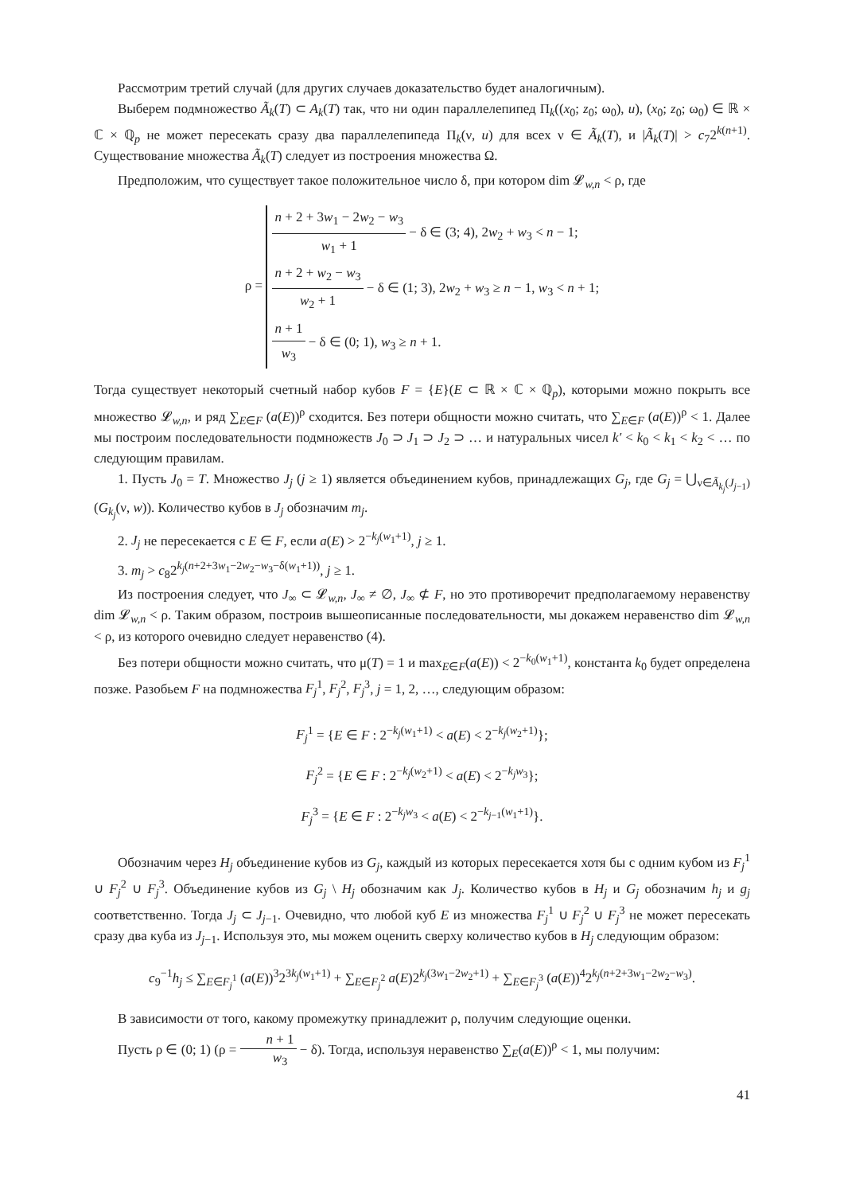Рассмотрим третий случай (для других случаев доказательство будет аналогичным).
Выберем подмножество Ã<sub>k</sub>(T) ⊂ A<sub>k</sub>(T) так, что ни один параллелепипед Π<sub>k</sub>((x<sub>0</sub>; z<sub>0</sub>; ω<sub>0</sub>), u), (x<sub>0</sub>; z<sub>0</sub>; ω<sub>0</sub>) ∈ ℝ × ℂ × ℚ<sub>p</sub> не может пересекать сразу два параллелепипеда Π<sub>k</sub>(ν, u) для всех ν ∈ Ã<sub>k</sub>(T), и |Ã<sub>k</sub>(T)| > c<sub>7</sub>2<sup>k(n+1)</sup>. Существование множества Ã<sub>k</sub>(T) следует из построения множества Ω.
Предположим, что существует такое положительное число δ, при котором dim 𝓛<sub>w,n</sub> < ρ, где
ρ = n + 2 + 3w<sub>1</sub> − 2w<sub>2</sub> − w<sub>3</sub> w<sub>1</sub> + 1 − δ ∈ (3; 4), 2w<sub>2</sub> + w<sub>3</sub> < n − 1;
n + 2 + w<sub>2</sub> − w<sub>3</sub> w<sub>2</sub> + 1 − δ ∈ (1; 3), 2w<sub>2</sub> + w<sub>3</sub> ≥ n − 1, w<sub>3</sub> < n + 1;
n + 1 w<sub>3</sub> − δ ∈ (0; 1), w<sub>3</sub> ≥ n + 1.
Тогда существует некоторый счетный набор кубов F = {E}(E ⊂ ℝ × ℂ × ℚ<sub>p</sub>), которыми можно покрыть все множество 𝓛<sub>w,n</sub>, и ряд ∑<sub>E∈F</sub> (a(E))<sup>ρ</sup> сходится. Без потери общности можно считать, что ∑<sub>E∈F</sub> (a(E))<sup>ρ</sup> < 1. Далее мы построим последовательности подмножеств J<sub>0</sub> ⊃ J<sub>1</sub> ⊃ J<sub>2</sub> ⊃ … и натуральных чисел k′ < k<sub>0</sub> < k<sub>1</sub> < k<sub>2</sub> < … по следующим правилам.
1. Пусть J<sub>0</sub> = T. Множество J<sub>j</sub> (j ≥ 1) является объединением кубов, принадлежащих G<sub>j</sub>, где G<sub>j</sub> = ⋃<sub>ν∈Ã<sub>k<sub>j</sub></sub>(J<sub>j−1</sub>)</sub> (G<sub>k<sub>j</sub></sub>(ν, w)). Количество кубов в J<sub>j</sub> обозначим m<sub>j</sub>.
2. J<sub>j</sub> не пересекается с E ∈ F, если a(E) > 2<sup>−k<sub>j</sub>(w<sub>1</sub>+1)</sup>, j ≥ 1.
3. m<sub>j</sub> > c<sub>8</sub>2<sup>k<sub>j</sub>(n+2+3w<sub>1</sub>−2w<sub>2</sub>−w<sub>3</sub>−δ(w<sub>1</sub>+1))</sup>, j ≥ 1.
Из построения следует, что J<sub>∞</sub> ⊂ 𝓛<sub>w,n</sub>, J<sub>∞</sub> ≠ ∅, J<sub>∞</sub> ⊄ F, но это противоречит предполагаемому неравенству dim 𝓛<sub>w,n</sub> < ρ. Таким образом, построив вышеописанные последовательности, мы докажем неравенство dim 𝓛<sub>w,n</sub> < ρ, из которого очевидно следует неравенство (4).
Без потери общности можно считать, что μ(T) = 1 и max<sub>E∈F</sub>(a(E)) < 2<sup>−k<sub>0</sub>(w<sub>1</sub>+1)</sup>, константа k<sub>0</sub> будет определена позже. Разобьем F на подмножества F<sub>j</sub><sup>1</sup>, F<sub>j</sub><sup>2</sup>, F<sub>j</sub><sup>3</sup>, j = 1, 2, …, следующим образом:
F<sub>j</sub><sup>1</sup> = {E ∈ F : 2<sup>−k<sub>j</sub>(w<sub>1</sub>+1)</sup> < a(E) < 2<sup>−k<sub>j</sub>(w<sub>2</sub>+1)</sup>};
F<sub>j</sub><sup>2</sup> = {E ∈ F : 2<sup>−k<sub>j</sub>(w<sub>2</sub>+1)</sup> < a(E) < 2<sup>−k<sub>j</sub>w<sub>3</sub></sup>};
F<sub>j</sub><sup>3</sup> = {E ∈ F : 2<sup>−k<sub>j</sub>w<sub>3</sub></sup> < a(E) < 2<sup>−k<sub>j−1</sub>(w<sub>1</sub>+1)</sup>}.
Обозначим через H<sub>j</sub> объединение кубов из G<sub>j</sub>, каждый из которых пересекается хотя бы с одним кубом из F<sub>j</sub><sup>1</sup> ∪ F<sub>j</sub><sup>2</sup> ∪ F<sub>j</sub><sup>3</sup>. Объединение кубов из G<sub>j</sub> \ H<sub>j</sub> обозначим как J<sub>j</sub>. Количество кубов в H<sub>j</sub> и G<sub>j</sub> обозначим h<sub>j</sub> и g<sub>j</sub> соответственно. Тогда J<sub>j</sub> ⊂ J<sub>j−1</sub>. Очевидно, что любой куб E из множества F<sub>j</sub><sup>1</sup> ∪ F<sub>j</sub><sup>2</sup> ∪ F<sub>j</sub><sup>3</sup> не может пересекать сразу два куба из J<sub>j−1</sub>. Используя это, мы можем оценить сверху количество кубов в H<sub>j</sub> следующим образом:
c<sub>9</sub><sup>−1</sup>h<sub>j</sub> ≤ ∑<sub>E∈F<sub>j</sub><sup>1</sup></sub> (a(E))<sup>3</sup>2<sup>3k<sub>j</sub>(w<sub>1</sub>+1)</sup> + ∑<sub>E∈F<sub>j</sub><sup>2</sup></sub> a(E)2<sup>k<sub>j</sub>(3w<sub>1</sub>−2w<sub>2</sub>+1)</sup> + ∑<sub>E∈F<sub>j</sub><sup>3</sup></sub> (a(E))<sup>4</sup>2<sup>k<sub>j</sub>(n+2+3w<sub>1</sub>−2w<sub>2</sub>−w<sub>3</sub>)</sup>.
В зависимости от того, какому промежутку принадлежит ρ, получим следующие оценки.
Пусть ρ ∈ (0; 1) (ρ = n + 1 w<sub>3</sub> − δ). Тогда, используя неравенство ∑<sub>E</sub>(a(E))<sup>ρ</sup> < 1, мы получим:
41